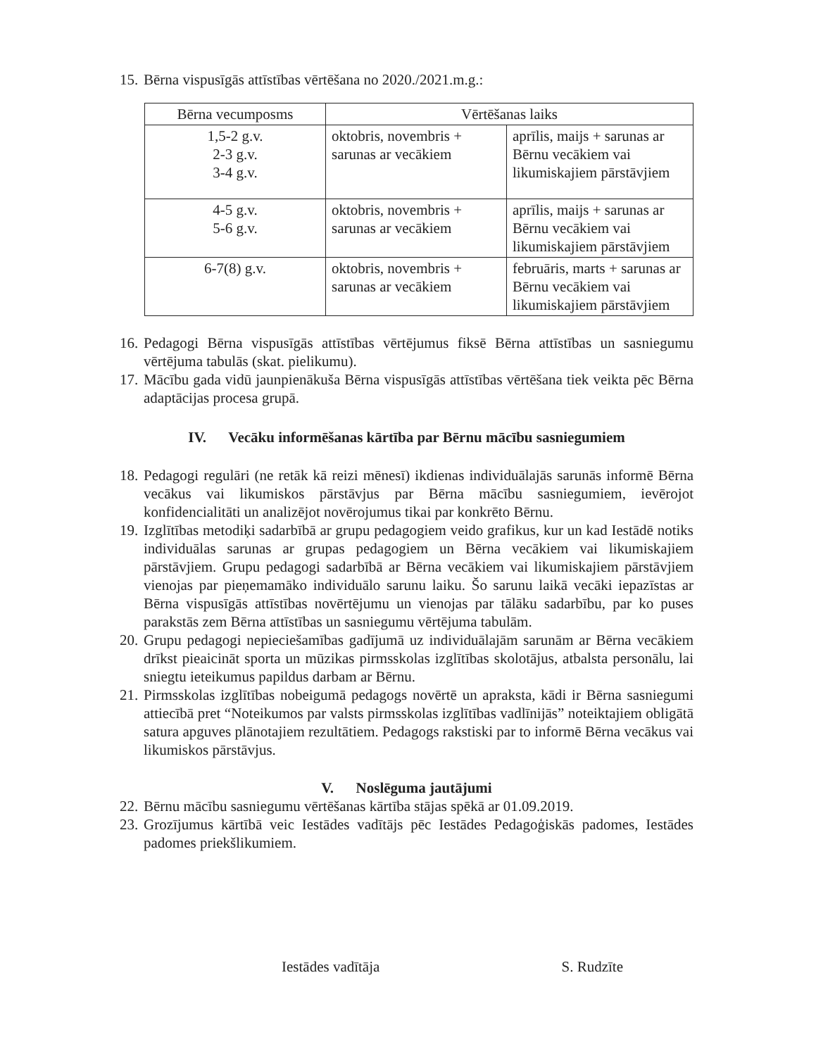15. Bērna vispusīgās attīstības vērtēšana no 2020./2021.m.g.:
| Bērna vecumposms | Vērtēšanas laiks | |
| --- | --- | --- |
| 1,5-2 g.v. 2-3 g.v. 3-4 g.v. | oktobris, novembris + sarunas ar vecākiem | aprīlis, maijs + sarunas ar Bērnu vecākiem vai likumiskajiem pārstāvjiem |
| 4-5 g.v. 5-6 g.v. | oktobris, novembris + sarunas ar vecākiem | aprīlis, maijs + sarunas ar Bērnu vecākiem vai likumiskajiem pārstāvjiem |
| 6-7(8) g.v. | oktobris, novembris + sarunas ar vecākiem | februāris, marts + sarunas ar Bērnu vecākiem vai likumiskajiem pārstāvjiem |
16. Pedagogi Bērna vispusīgās attīstības vērtējumus fiksē Bērna attīstības un sasniegumu vērtējuma tabulās (skat. pielikumu).
17. Mācību gada vidū jaunpienākuša Bērna vispusīgās attīstības vērtēšana tiek veikta pēc Bērna adaptācijas procesa grupā.
IV. Vecāku informēšanas kārtība par Bērnu mācību sasniegumiem
18. Pedagogi regulāri (ne retāk kā reizi mēnesī) ikdienas individuālajās sarunās informē Bērna vecākus vai likumiskos pārstāvjus par Bērna mācību sasniegumiem, ievērojot konfidencialitāti un analizējot novērojumus tikai par konkrēto Bērnu.
19. Izglītības metodiķi sadarbībā ar grupu pedagogiem veido grafikus, kur un kad Iestādē notiks individuālas sarunas ar grupas pedagogiem un Bērna vecākiem vai likumiskajiem pārstāvjiem. Grupu pedagogi sadarbībā ar Bērna vecākiem vai likumiskajiem pārstāvjiem vienojas par pieņemamāko individuālo sarunu laiku. Šo sarunu laikā vecāki iepazīstas ar Bērna vispusīgās attīstības novērtējumu un vienojas par tālāku sadarbību, par ko puses parakstās zem Bērna attīstības un sasniegumu vērtējuma tabulām.
20. Grupu pedagogi nepieciešamības gadījumā uz individuālajām sarunām ar Bērna vecākiem drīkst pieaicināt sporta un mūzikas pirmsskolas izglītības skolotājus, atbalsta personālu, lai sniegtu ieteikumus papildus darbam ar Bērnu.
21. Pirmsskolas izglītības nobeigumā pedagogs novērtē un apraksta, kādi ir Bērna sasniegumi attiecībā pret “Noteikumos par valsts pirmsskolas izglītības vadlīnijās” noteiktajiem obligātā satura apguves plānotajiem rezultātiem. Pedagogs rakstiski par to informē Bērna vecākus vai likumiskos pārstāvjus.
V. Noslēguma jautājumi
22. Bērnu mācību sasniegumu vērtēšanas kārtība stājas spēkā ar 01.09.2019.
23. Grozījumus kārtībā veic Iestādes vadītājs pēc Iestādes Pedagoģiskās padomes, Iestādes padomes priekšlikumiem.
Iestādes vadītāja S. Rudzīte